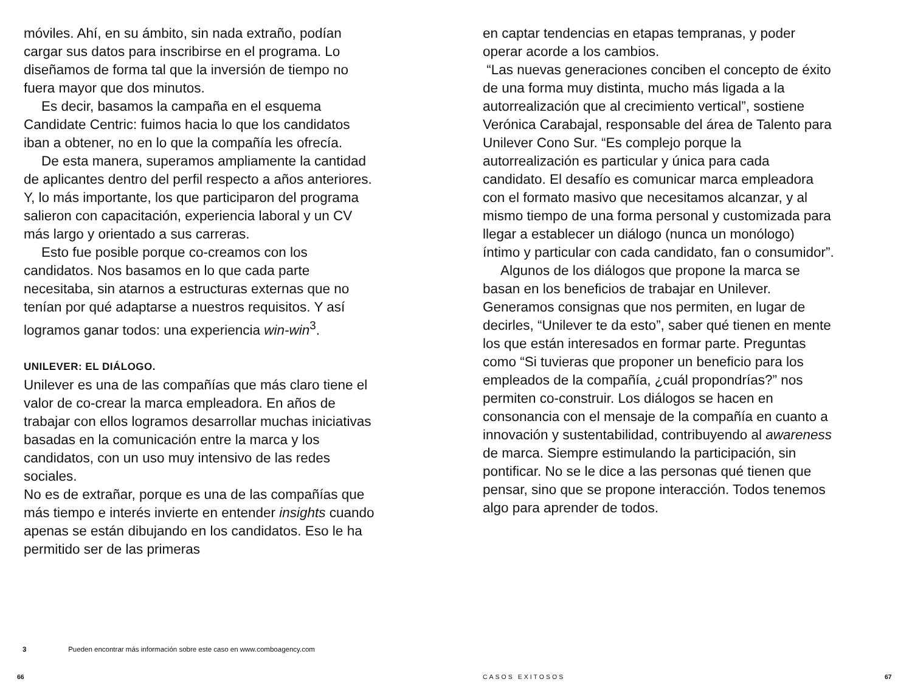móviles. Ahí, en su ámbito, sin nada extraño, podían cargar sus datos para inscribirse en el programa. Lo diseñamos de forma tal que la inversión de tiempo no fuera mayor que dos minutos.
Es decir, basamos la campaña en el esquema Candidate Centric: fuimos hacia lo que los candidatos iban a obtener, no en lo que la compañía les ofrecía.
De esta manera, superamos ampliamente la cantidad de aplicantes dentro del perfil respecto a años anteriores. Y, lo más importante, los que participaron del programa salieron con capacitación, experiencia laboral y un CV más largo y orientado a sus carreras.
Esto fue posible porque co-creamos con los candidatos. Nos basamos en lo que cada parte necesitaba, sin atarnos a estructuras externas que no tenían por qué adaptarse a nuestros requisitos. Y así logramos ganar todos: una experiencia win-win<sup>3</sup>.
UNILEVER: EL DIÁLOGO.
Unilever es una de las compañías que más claro tiene el valor de co-crear la marca empleadora. En años de trabajar con ellos logramos desarrollar muchas iniciativas basadas en la comunicación entre la marca y los candidatos, con un uso muy intensivo de las redes sociales.
No es de extrañar, porque es una de las compañías que más tiempo e interés invierte en entender insights cuando apenas se están dibujando en los candidatos. Eso le ha permitido ser de las primeras
en captar tendencias en etapas tempranas, y poder operar acorde a los cambios.
“Las nuevas generaciones conciben el concepto de éxito de una forma muy distinta, mucho más ligada a la autorrealización que al crecimiento vertical”, sostiene Verónica Carabajal, responsable del área de Talento para Unilever Cono Sur. “Es complejo porque la autorrealización es particular y única para cada candidato. El desafío es comunicar marca empleadora con el formato masivo que necesitamos alcanzar, y al mismo tiempo de una forma personal y customizada para llegar a establecer un diálogo (nunca un monólogo) íntimo y particular con cada candidato, fan o consumidor”.
Algunos de los diálogos que propone la marca se basan en los beneficios de trabajar en Unilever. Generamos consignas que nos permiten, en lugar de decirles, “Unilever te da esto”, saber qué tienen en mente los que están interesados en formar parte. Preguntas como “Si tuvieras que proponer un beneficio para los empleados de la compañía, ¿cuál propondrías?” nos permiten co-construir. Los diálogos se hacen en consonancia con el mensaje de la compañía en cuanto a innovación y sustentabilidad, contribuyendo al awareness de marca. Siempre estimulando la participación, sin pontificar. No se le dice a las personas qué tienen que pensar, sino que se propone interacción. Todos tenemos algo para aprender de todos.
3 Pueden encontrar más información sobre este caso en www.comboagency.com
66 CASOS EXITOSOS 67